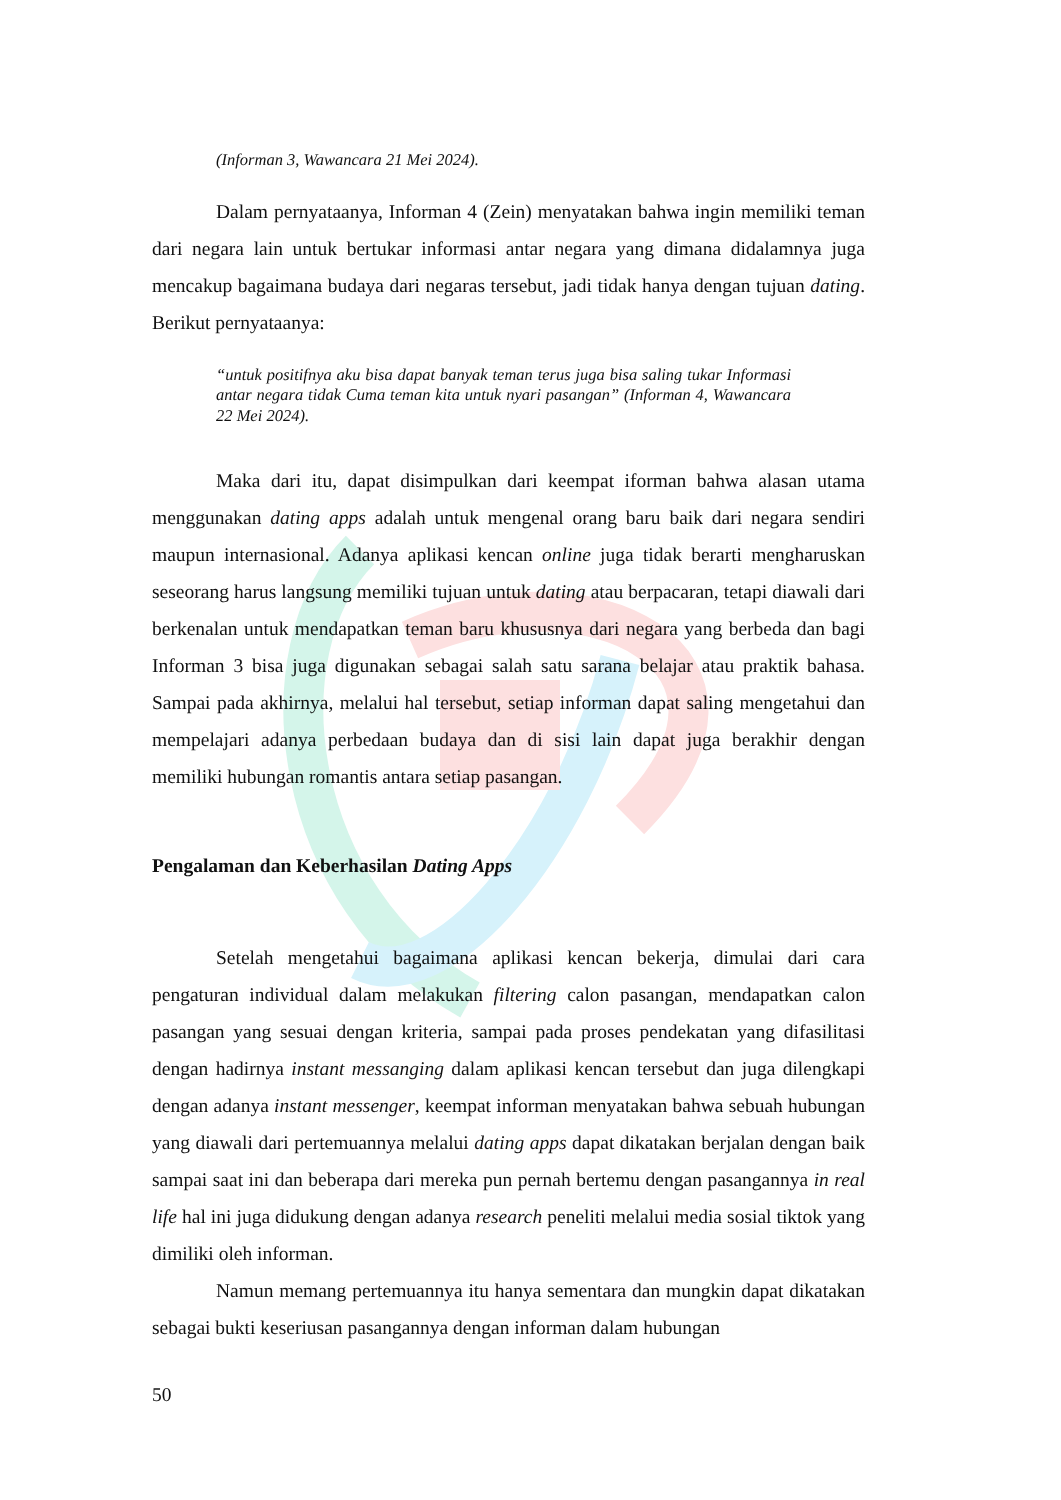(Informan 3, Wawancara 21 Mei 2024).
Dalam pernyataanya, Informan 4 (Zein) menyatakan bahwa ingin memiliki teman dari negara lain untuk bertukar informasi antar negara yang dimana didalamnya juga mencakup bagaimana budaya dari negaras tersebut, jadi tidak hanya dengan tujuan dating. Berikut pernyataanya:
“untuk positifnya aku bisa dapat banyak teman terus juga bisa saling tukar Informasi antar negara tidak Cuma teman kita untuk nyari pasangan” (Informan 4, Wawancara 22 Mei 2024).
Maka dari itu, dapat disimpulkan dari keempat iforman bahwa alasan utama menggunakan dating apps adalah untuk mengenal orang baru baik dari negara sendiri maupun internasional. Adanya aplikasi kencan online juga tidak berarti mengharuskan seseorang harus langsung memiliki tujuan untuk dating atau berpacaran, tetapi diawali dari berkenalan untuk mendapatkan teman baru khususnya dari negara yang berbeda dan bagi Informan 3 bisa juga digunakan sebagai salah satu sarana belajar atau praktik bahasa. Sampai pada akhirnya, melalui hal tersebut, setiap informan dapat saling mengetahui dan mempelajari adanya perbedaan budaya dan di sisi lain dapat juga berakhir dengan memiliki hubungan romantis antara setiap pasangan.
Pengalaman dan Keberhasilan Dating Apps
Setelah mengetahui bagaimana aplikasi kencan bekerja, dimulai dari cara pengaturan individual dalam melakukan filtering calon pasangan, mendapatkan calon pasangan yang sesuai dengan kriteria, sampai pada proses pendekatan yang difasilitasi dengan hadirnya instant messanging dalam aplikasi kencan tersebut dan juga dilengkapi dengan adanya instant messenger, keempat informan menyatakan bahwa sebuah hubungan yang diawali dari pertemuannya melalui dating apps dapat dikatakan berjalan dengan baik sampai saat ini dan beberapa dari mereka pun pernah bertemu dengan pasangannya in real life hal ini juga didukung dengan adanya research peneliti melalui media sosial tiktok yang dimiliki oleh informan.
Namun memang pertemuannya itu hanya sementara dan mungkin dapat dikatakan sebagai bukti keseriusan pasangannya dengan informan dalam hubungan
50